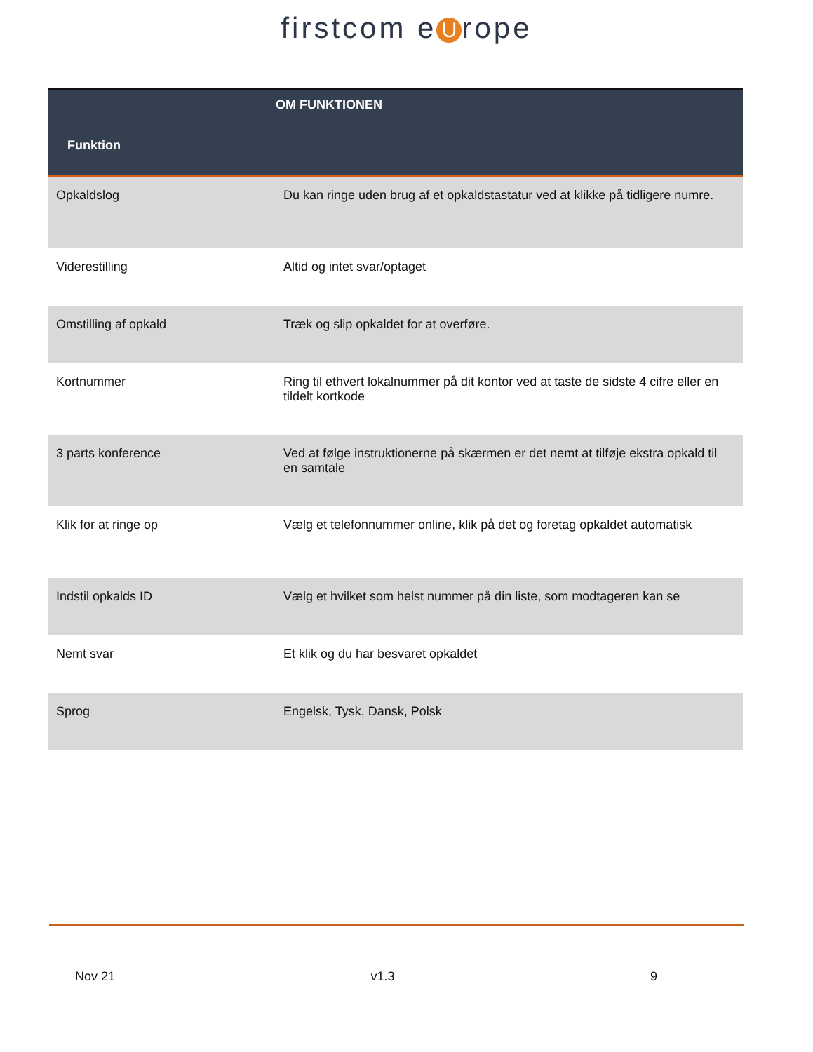firstcom e U rope
| Funktion | OM FUNKTIONEN |
| --- | --- |
| Opkaldslog | Du kan ringe uden brug af et opkaldstastatur ved at klikke på tidligere numre. |
| Viderestilling | Altid og intet svar/optaget |
| Omstilling af opkald | Træk og slip opkaldet for at overføre. |
| Kortnummer | Ring til ethvert lokalnummer på dit kontor ved at taste de sidste 4 cifre eller en tildelt kortkode |
| 3 parts konference | Ved at følge instruktionerne på skærmen er det nemt at tilføje ekstra opkald til en samtale |
| Klik for at ringe op | Vælg et telefonnummer online, klik på det og foretag opkaldet automatisk |
| Indstil opkalds ID | Vælg et hvilket som helst nummer på din liste, som modtageren kan se |
| Nemt svar | Et klik og du har besvaret opkaldet |
| Sprog | Engelsk, Tysk, Dansk, Polsk |
Nov 21 v1.3 9